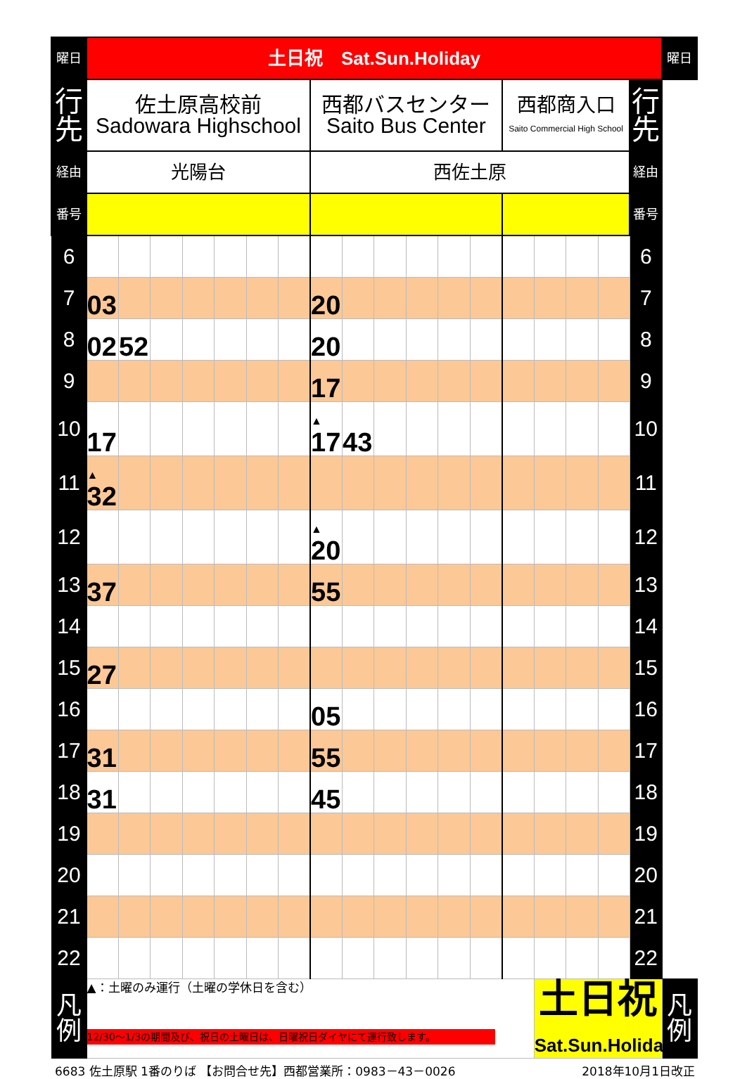| 曜日 | 土日祝 Sat.Sun.Holiday | | | | | | | | | | | | | | | | | | 曜日 |
| 行先 | 佐土原高校前 Sadowara Highschool | | | | | | | 西都バスセンター Saito Bus Center | | | | | | 西都商入口 Saito Commercial High School | | | | 行先 | |
| 経由 | 光陽台 | | | | | | | 西佐土原 | | | | | | | | | | 経由 | |
| 番号 | | | | | | | | | | | | | | | | | | 番号 | |
| 6 | | | | | | | | | | | | | | | | | | 6 | |
| 7 | 03 | | | | | | | 20 | | | | | | | | | | 7 | |
| 8 | 02 | 52 | | | | | | 20 | | | | | | | | | | 8 | |
| 9 | | | | | | | | 17 | | | | | | | | | | 9 | |
| 10 | 17 | | | | | | | ▲ 17 | 43 | | | | | | | | | 10 | |
| 11 | ▲ 32 | | | | | | | | | | | | | | | | | 11 | |
| 12 | | | | | | | | ▲ 20 | | | | | | | | | | 12 | |
| 13 | 37 | | | | | | | 55 | | | | | | | | | | 13 | |
| 14 | | | | | | | | | | | | | | | | | | 14 | |
| 15 | 27 | | | | | | | | | | | | | | | | | 15 | |
| 16 | | | | | | | | 05 | | | | | | | | | | 16 | |
| 17 | 31 | | | | | | | 55 | | | | | | | | | | 17 | |
| 18 | 31 | | | | | | | 45 | | | | | | | | | | 18 | |
| 19 | | | | | | | | | | | | | | | | | | 19 | |
| 20 | | | | | | | | | | | | | | | | | | 20 | |
| 21 | | | | | | | | | | | | | | | | | | 21 | |
| 22 | | | | | | | | | | | | | | | | | | 22 | |
| 凡例 | ▲：土曜のみ運行（土曜の学休日を含む） 12/30～1/3の期間及び、祝日の土曜日は、日曜祝日ダイヤにて運行致します。 | | | | | | | | | | | | | | 土日祝 Sat.Sun.Holiday | | | | 凡例 |
6683 佐土原駅 1番のりば 【お問合せ先】西都営業所：0983－43－0026 2018年10月1日改正